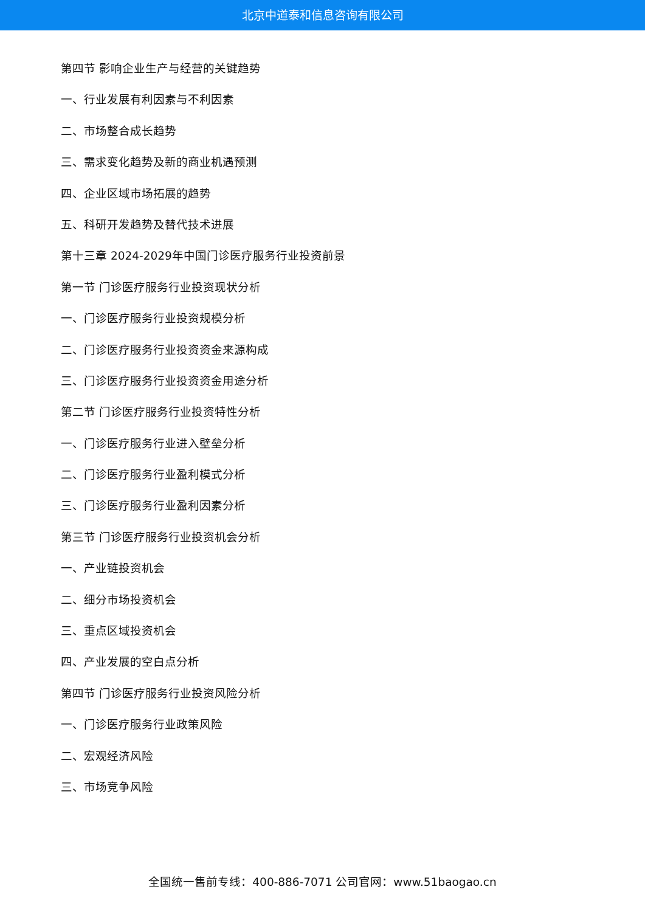北京中道泰和信息咨询有限公司
第四节 影响企业生产与经营的关键趋势
一、行业发展有利因素与不利因素
二、市场整合成长趋势
三、需求变化趋势及新的商业机遇预测
四、企业区域市场拓展的趋势
五、科研开发趋势及替代技术进展
第十三章 2024-2029年中国门诊医疗服务行业投资前景
第一节 门诊医疗服务行业投资现状分析
一、门诊医疗服务行业投资规模分析
二、门诊医疗服务行业投资资金来源构成
三、门诊医疗服务行业投资资金用途分析
第二节 门诊医疗服务行业投资特性分析
一、门诊医疗服务行业进入壁垒分析
二、门诊医疗服务行业盈利模式分析
三、门诊医疗服务行业盈利因素分析
第三节 门诊医疗服务行业投资机会分析
一、产业链投资机会
二、细分市场投资机会
三、重点区域投资机会
四、产业发展的空白点分析
第四节 门诊医疗服务行业投资风险分析
一、门诊医疗服务行业政策风险
二、宏观经济风险
三、市场竞争风险
全国统一售前专线：400-886-7071 公司官网：www.51baogao.cn